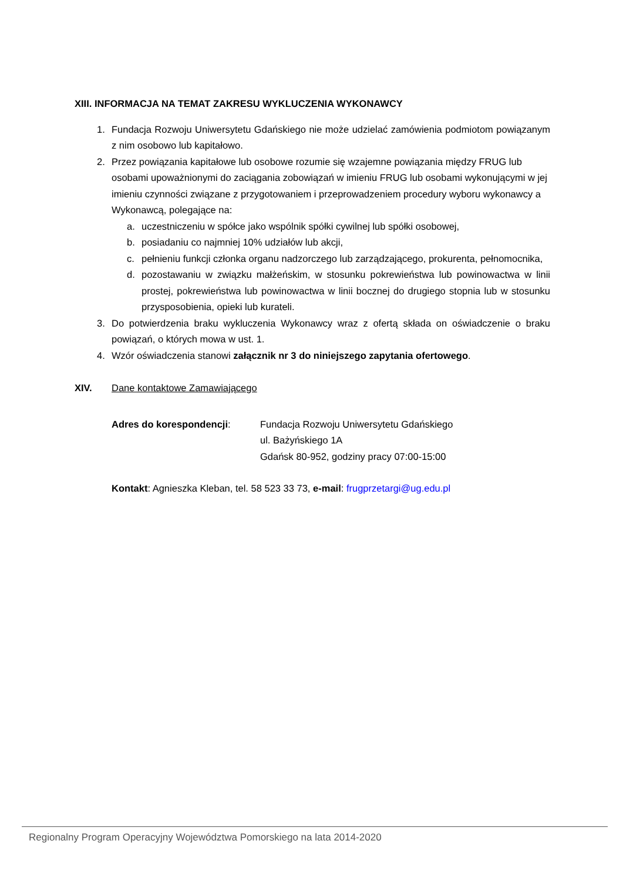XIII. INFORMACJA NA TEMAT ZAKRESU WYKLUCZENIA WYKONAWCY
1. Fundacja Rozwoju Uniwersytetu Gdańskiego nie może udzielać zamówienia podmiotom powiązanym z nim osobowo lub kapitałowo.
2. Przez powiązania kapitałowe lub osobowe rozumie się wzajemne powiązania między FRUG lub osobami upoważnionymi do zaciągania zobowiązań w imieniu FRUG lub osobami wykonującymi w jej imieniu czynności związane z przygotowaniem i przeprowadzeniem procedury wyboru wykonawcy a Wykonawcą, polegające na:
a. uczestniczeniu w spółce jako wspólnik spółki cywilnej lub spółki osobowej,
b. posiadaniu co najmniej 10% udziałów lub akcji,
c. pełnieniu funkcji członka organu nadzorczego lub zarządzającego, prokurenta, pełnomocnika,
d. pozostawaniu w związku małżeńskim, w stosunku pokrewieństwa lub powinowactwa w linii prostej, pokrewieństwa lub powinowactwa w linii bocznej do drugiego stopnia lub w stosunku przysposobienia, opieki lub kurateli.
3. Do potwierdzenia braku wykluczenia Wykonawcy wraz z ofertą składa on oświadczenie o braku powiązań, o których mowa w ust. 1.
4. Wzór oświadczenia stanowi załącznik nr 3 do niniejszego zapytania ofertowego.
XIV. Dane kontaktowe Zamawiającego
Adres do korespondencji: Fundacja Rozwoju Uniwersytetu Gdańskiego
ul. Bażyńskiego 1A
Gdańsk 80-952, godziny pracy 07:00-15:00
Kontakt: Agnieszka Kleban, tel. 58 523 33 73, e-mail: frugprzetargi@ug.edu.pl
Regionalny Program Operacyjny Województwa Pomorskiego na lata 2014-2020